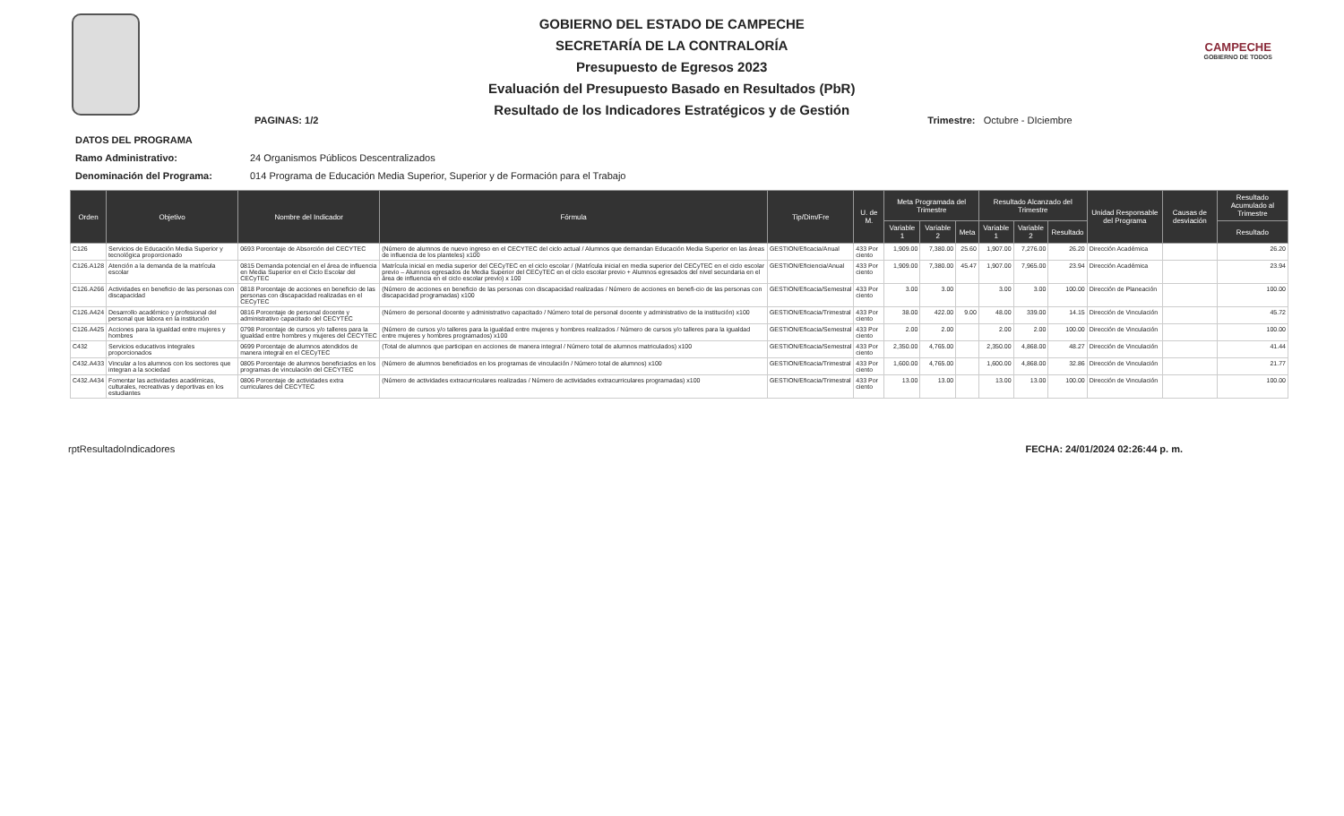GOBIERNO DEL ESTADO DE CAMPECHE
SECRETARÍA DE LA CONTRALORÍA
Presupuesto de Egresos 2023
Evaluación del Presupuesto Basado en Resultados (PbR)
Resultado de los Indicadores Estratégicos y de Gestión
CAMPECHE
GOBIERNO DE TODOS
PAGINAS: 1/2 Trimestre: Octubre - DIciembre
DATOS DEL PROGRAMA
Ramo Administrativo: 24 Organismos Públicos Descentralizados
Denominación del Programa: 014 Programa de Educación Media Superior, Superior y de Formación para el Trabajo
| Orden | Objetivo | Nombre del Indicador | Fórmula | Tip/Dim/Fre | U. de M. | Meta Programada del Trimestre | | | Resultado Alcanzado del Trimestre | | | Unidad Responsable del Programa | Causas de desviación | Resultado Acumulado al Trimestre |
| --- | --- | --- | --- | --- | --- | --- | --- | --- | --- | --- | --- | --- | --- | --- |
| | | | | | | Variable 1 | Variable 2 | Meta | Variable 1 | Variable 2 | Resultado | | | Resultado |
| C126 | Servicios de Educación Media Superior y tecnológica proporcionado | 0693 Porcentaje de Absorción del CECYTEC | (Número de alumnos de nuevo ingreso en el CECYTEC del ciclo actual / Alumnos que demandan Educación Media Superior en las áreas de influencia de los planteles) x100 | GESTION/Eficacia/Anual | 433 Por ciento | 1,909.00 | 7,380.00 | 25.60 | 1,907.00 | 7,276.00 | 26.20 | Dirección Académica | | 26.20 |
| C126.A128 | Atención a la demanda de la matrícula escolar | 0815 Demanda potencial en el área de influencia en Media Superior en el Ciclo Escolar del CECyTEC | Matrícula inicial en media superior del CECyTEC en el ciclo escolar / (Matrícula inicial en media superior del CECyTEC en el ciclo escolar previo – Alumnos egresados de Media Superior del CECyTEC en el ciclo escolar previo + Alumnos egresados del nivel secundaria en el área de influencia en el ciclo escolar previo) x 100 | GESTION/Eficiencia/Anual | 433 Por ciento | 1,909.00 | 7,380.00 | 45.47 | 1,907.00 | 7,965.00 | 23.94 | Dirección Académica | | 23.94 |
| C126.A266 | Actividades en beneficio de las personas con discapacidad | 0818 Porcentaje de acciones en beneficio de las personas con discapacidad realizadas en el CECyTEC | (Número de acciones en beneficio de las personas con discapacidad realizadas / Número de acciones en benefi-cio de las personas con discapacidad programadas) x100 | GESTION/Eficacia/Semestral | 433 Por ciento | 3.00 | 3.00 | | 3.00 | 3.00 | 100.00 | Dirección de Planeación | | 100.00 |
| C126.A424 | Desarrollo académico y profesional del personal que labora en la institución | 0816 Porcentaje de personal docente y administrativo capacitado del CECYTEC | (Número de personal docente y administrativo capacitado / Número total de personal docente y administrativo de la institución) x100 | GESTION/Eficacia/Trimestral | 433 Por ciento | 38.00 | 422.00 | 9.00 | 48.00 | 339.00 | 14.15 | Dirección de Vinculación | | 45.72 |
| C126.A425 | Acciones para la igualdad entre mujeres y hombres | 0798 Porcentaje de cursos y/o talleres para la igualdad entre hombres y mujeres del CECYTEC | (Número de cursos y/o talleres para la igualdad entre mujeres y hombres realizados / Número de cursos y/o talleres para la igualdad entre mujeres y hombres programados) x100 | GESTION/Eficacia/Semestral | 433 Por ciento | 2.00 | 2.00 | | 2.00 | 2.00 | 100.00 | Dirección de Vinculación | | 100.00 |
| C432 | Servicios educativos integrales proporcionados | 0699 Porcentaje de alumnos atendidos de manera integral en el CECyTEC | (Total de alumnos que participan en acciones de manera integral / Número total de alumnos matriculados) x100 | GESTION/Eficacia/Semestral | 433 Por ciento | 2,350.00 | 4,765.00 | | 2,350.00 | 4,868.00 | 48.27 | Dirección de Vinculación | | 41.44 |
| C432.A433 | Vincular a los alumnos con los sectores que integran a la sociedad | 0805 Porcentaje de alumnos beneficiados en los programas de vinculación del CECYTEC | (Número de alumnos beneficiados en los programas de vinculación / Número total de alumnos) x100 | GESTION/Eficacia/Trimestral | 433 Por ciento | 1,600.00 | 4,765.00 | | 1,600.00 | 4,868.00 | 32.86 | Dirección de Vinculación | | 21.77 |
| C432.A434 | Fomentar las actividades académicas, culturales, recreativas y deportivas en los estudiantes | 0806 Porcentaje de actividades extra curriculares del CECYTEC | (Número de actividades extracurriculares realizadas / Número de actividades extracurriculares programadas) x100 | GESTION/Eficacia/Trimestral | 433 Por ciento | 13.00 | 13.00 | | 13.00 | 13.00 | 100.00 | Dirección de Vinculación | | 100.00 |
rptResultadoIndicadores FECHA: 24/01/2024 02:26:44 p. m.